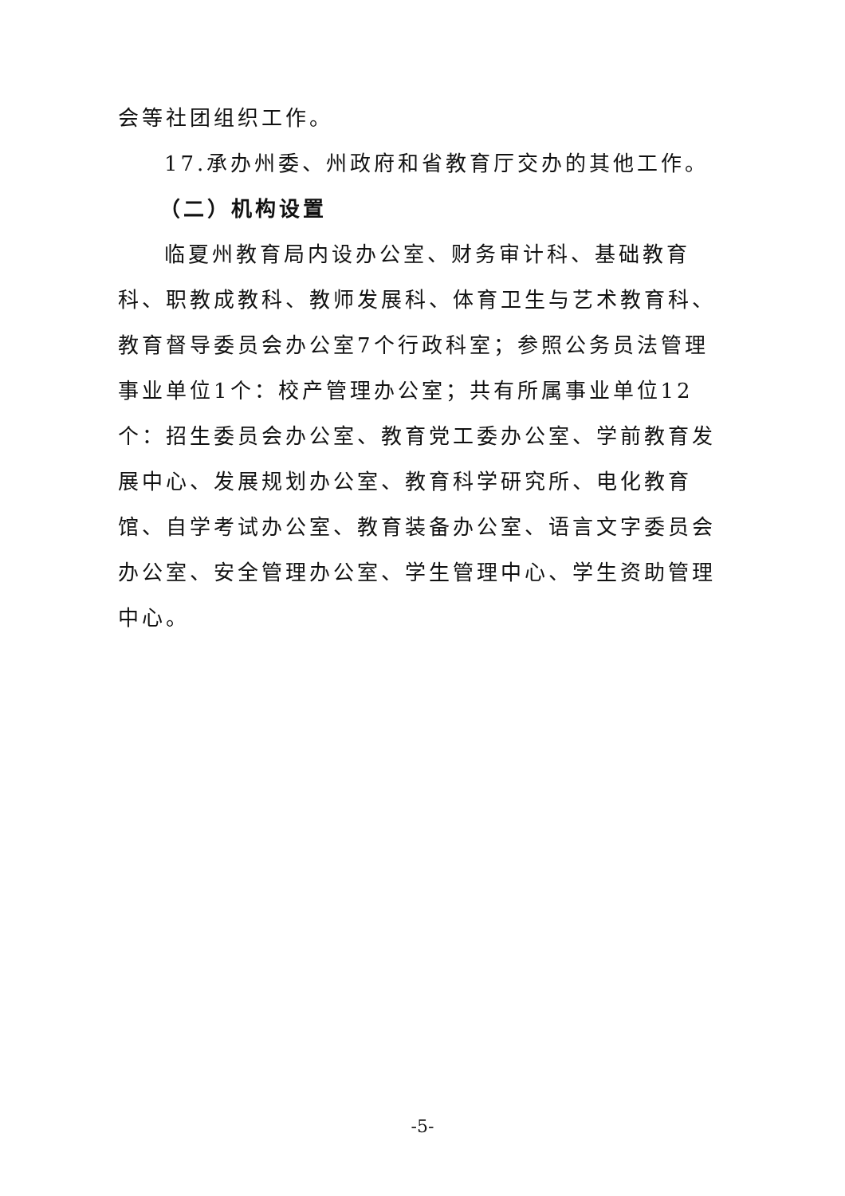会等社团组织工作。
17.承办州委、州政府和省教育厅交办的其他工作。
（二）机构设置
临夏州教育局内设办公室、财务审计科、基础教育科、职教成教科、教师发展科、体育卫生与艺术教育科、教育督导委员会办公室7个行政科室；参照公务员法管理事业单位1个：校产管理办公室；共有所属事业单位12个：招生委员会办公室、教育党工委办公室、学前教育发展中心、发展规划办公室、教育科学研究所、电化教育馆、自学考试办公室、教育装备办公室、语言文字委员会办公室、安全管理办公室、学生管理中心、学生资助管理中心。
-5-